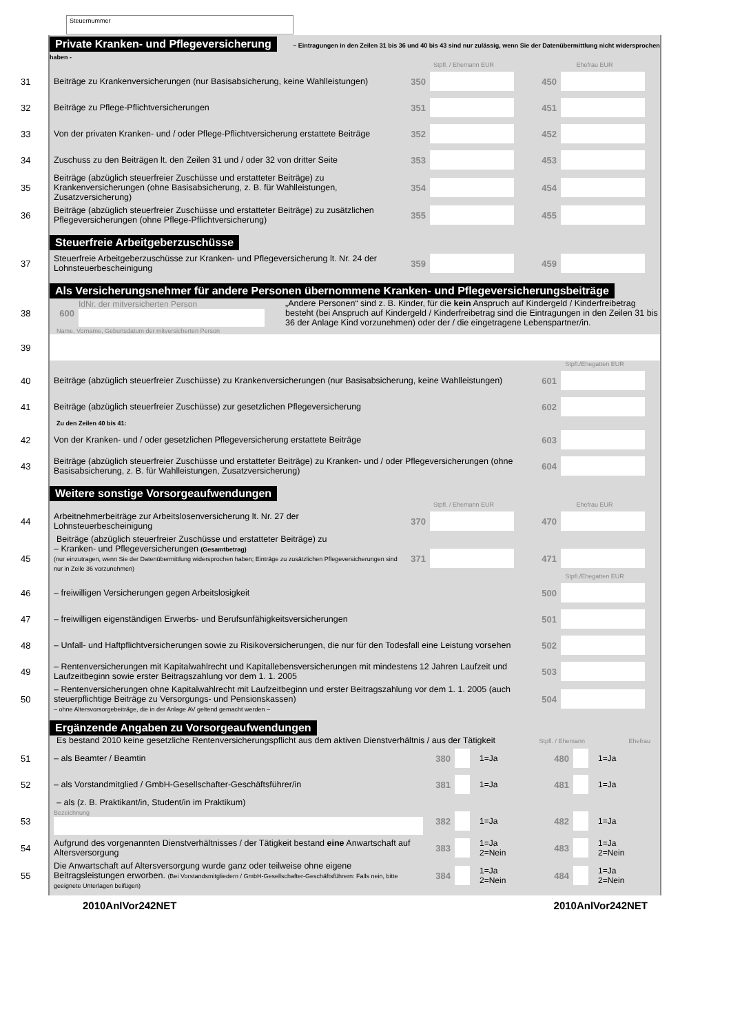Steuernummer
Private Kranken- und Pflegeversicherung – Eintragungen in den Zeilen 31 bis 36 und 40 bis 43 sind nur zulässig, wenn Sie der Datenübermittlung nicht widersprochen haben -
Stpfl. / Ehemann EUR Ehefrau EUR
31 Beiträge zu Krankenversicherungen (nur Basisabsicherung, keine Wahlleistungen) 350 450
32 Beiträge zu Pflege-Pflichtversicherungen 351 451
33 Von der privaten Kranken- und / oder Pflege-Pflichtversicherung erstattete Beiträge 352 452
34 Zuschuss zu den Beiträgen lt. den Zeilen 31 und / oder 32 von dritter Seite 353 453
35 Beiträge (abzüglich steuerfreier Zuschüsse und erstatteter Beiträge) zu Krankenversicherungen (ohne Basisabsicherung, z. B. für Wahlleistungen, Zusatzversicherung) 354 454
36 Beiträge (abzüglich steuerfreier Zuschüsse und erstatteter Beiträge) zu zusätzlichen Pflegeversicherungen (ohne Pflege-Pflichtversicherung) 355 455
Steuerfreie Arbeitgeberzuschüsse
37 Steuerfreie Arbeitgeberzuschüsse zur Kranken- und Pflegeversicherung lt. Nr. 24 der Lohnsteuerbescheinigung 359 459
Als Versicherungsnehmer für andere Personen übernommene Kranken- und Pflegeversicherungsbeiträge
38 600 IdNr. der mitversicherten Person
„Andere Personen“ sind z. B. Kinder, für die kein Anspruch auf Kindergeld / Kinderfreibetrag besteht (bei Anspruch auf Kindergeld / Kinderfreibetrag sind die Eintragungen in den Zeilen 31 bis 36 der Anlage Kind vorzunehmen) oder der / die eingetragene Lebenspartner/in.
Name, Vorname, Geburtsdatum der mitversicherten Person
39
Stpfl./Ehegatten EUR
40 Beiträge (abzüglich steuerfreier Zuschüsse) zu Krankenversicherungen (nur Basisabsicherung, keine Wahlleistungen) 601
41 Beiträge (abzüglich steuerfreier Zuschüsse) zur gesetzlichen Pflegeversicherung 602
Zu den Zeilen 40 bis 41:
42 Von der Kranken- und / oder gesetzlichen Pflegeversicherung erstattete Beiträge 603
43 Beiträge (abzüglich steuerfreier Zuschüsse und erstatteter Beiträge) zu Kranken- und / oder Pflegeversicherungen (ohne Basisabsicherung, z. B. für Wahlleistungen, Zusatzversicherung) 604
Weitere sonstige Vorsorgeaufwendungen
Stpfl. / Ehemann EUR Ehefrau EUR
44 Arbeitnehmerbeiträge zur Arbeitslosenversicherung lt. Nr. 27 der Lohnsteuerbescheinigung 370 470
Beiträge (abzüglich steuerfreier Zuschüsse und erstatteter Beiträge) zu
45 – Kranken- und Pflegeversicherungen (Gesamtbetrag)
(nur einzutragen, wenn Sie der Datenübermittlung widersprochen haben; Einträge zu zusätzlichen Pflegeversicherungen sind nur in Zeile 36 vorzunehmen) 371 471
Stpfl./Ehegatten EUR
46 – freiwilligen Versicherungen gegen Arbeitslosigkeit 500
47 – freiwilligen eigenständigen Erwerbs- und Berufsunfähigkeitsversicherungen 501
48 – Unfall- und Haftpflichtversicherungen sowie zu Risikoversicherungen, die nur für den Todesfall eine Leistung vorsehen 502
49 – Rentenversicherungen mit Kapitalwahlrecht und Kapitallebensversicherungen mit mindestens 12 Jahren Laufzeit und Laufzeitbeginn sowie erster Beitragszahlung vor dem 1. 1. 2005 503
50 – Rentenversicherungen ohne Kapitalwahlrecht mit Laufzeitbeginn und erster Beitragszahlung vor dem 1. 1. 2005 (auch steuerpflichtige Beiträge zu Versorgungs- und Pensionskassen)
– ohne Altersvorsorgebeiträge, die in der Anlage AV geltend gemacht werden – 504
Ergänzende Angaben zu Vorsorgeaufwendungen
Es bestand 2010 keine gesetzliche Rentenversicherungspflicht aus dem aktiven Dienstverhältnis / aus der Tätigkeit Stpfl. / Ehemann Ehefrau
51 – als Beamter / Beamtin 380 1=Ja 480 1=Ja
52 – als Vorstandmitglied / GmbH-Gesellschafter-Geschäftsführer/in 381 1=Ja 481 1=Ja
– als (z. B. Praktikant/in, Student/in im Praktikum)
53 Bezeichnung 382 1=Ja 482 1=Ja
54 Aufgrund des vorgenannten Dienstverhältnisses / der Tätigkeit bestand eine Anwartschaft auf Altersversorgung 383 1=Ja
2=Nein 483 1=Ja
2=Nein
55 Die Anwartschaft auf Altersversorgung wurde ganz oder teilweise ohne eigene Beitragsleistungen erworben. (Bei Vorstandsmitgliedern / GmbH-Gesellschafter-Geschäftsführern: Falls nein, bitte geeignete Unterlagen beifügen) 384 1=Ja
2=Nein 484 1=Ja
2=Nein
2010AnlVor242NET 2010AnlVor242NET